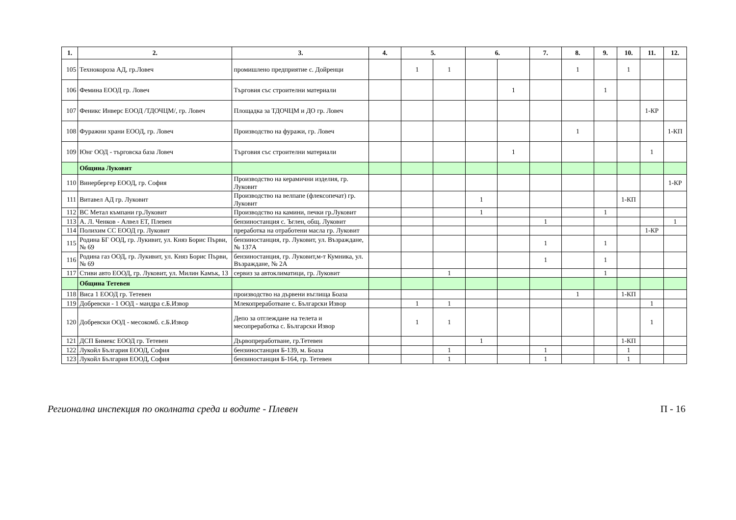| 1. | 2. | 3. | 4. | 5. | | 6. | | 7. | 8. | 9. | 10. | 11. | 12. |
| --- | --- | --- | --- | --- | --- | --- | --- | --- | --- | --- | --- | --- | --- |
| 105 | Технокороза АД, гр.Ловеч | промишлено предприятие с. Дойренци | | 1 | 1 | | | | 1 | | 1 | | |
| 106 | Фемина ЕООД гр. Ловеч | Търговия със строителни материали | | | | | 1 | | | 1 | | | |
| 107 | Феникс Инверс ЕООД /ТДОЧЦМ/, гр. Ловеч | Площадка за ТДОЧЦМ и ДО гр. Ловеч | | | | | | | | | | 1-КР | |
| 108 | Фуражни храни ЕООД, гр. Ловеч | Производство на фуражи, гр. Ловеч | | | | | | | 1 | | | | 1-КП |
| 109 | Юнг ООД - търговска база Ловеч | Търговия със строителни материали | | | | | 1 | | | | | 1 | |
| | Община Луковит | | | | | | | | | | | | |
| 110 | Винербергер ЕООД, гр. София | Производство на керамични изделия, гр. Луковит | | | | | | | | | | | 1-КР |
| 111 | Витавел АД гр. Луковит | Производство на велпапе (флексопечат) гр. Луковит | | | | 1 | | | | | 1-КП | | |
| 112 | ВС Метал къмпани гр.Луковит | Производство на камини, печки гр.Луковит | | | | 1 | | | | 1 | | | |
| 113 | А. Л. Ченков - Алвел ЕТ, Плевен | бензиностанция с. Ъглен, общ. Луковит | | | | | | 1 | | | | | 1 |
| 114 | Полихим СС ЕООД гр. Луковит | преработка на отработени масла гр. Луковит | | | | | | | | | | 1-КР | |
| 115 | Родина БГ ООД, гр. Лукивит, ул. Княз Борис Първи, № 69 | бензиностанция, гр. Луковит, ул. Възраждане, № 137А | | | | | | 1 | | 1 | | | |
| 116 | Родина газ ООД, гр. Лукивит, ул. Княз Борис Първи, № 69 | бензиностанция, гр. Луковит,м-т Кумника, ул. Възраждане, № 2А | | | | | | 1 | | 1 | | | |
| 117 | Стиви авто ЕООД, гр. Луковит, ул. Милин Камък, 13 | сервиз за автоклиматици, гр. Луковит | | | 1 | | | | | 1 | | | |
| | Община Тетевен | | | | | | | | | | | | |
| 118 | Виса 1 ЕООД гр. Тетевен | производство на дървени въглища Боаза | | | | | | | 1 | | 1-КП | | |
| 119 | Добревски - 1 ООД - мандра с.Б.Извор | Млекопреработване с. Български Извор | | 1 | 1 | | | | | | | 1 | |
| 120 | Добревски ООД - месокомб. с.Б.Извор | Депо за отглеждане на телета и месопреработка с. Български Извор | | 1 | 1 | | | | | | | 1 | |
| 121 | ДСП Бимекс ЕООД гр. Тетевен | Дървопреработване, гр.Тетевен | | | | 1 | | | | | 1-КП | | |
| 122 | Лукойл България ЕООД, София | бензиностанция Б-139, м. Боаза | | | 1 | | | 1 | | | 1 | | |
| 123 | Лукойл България ЕООД, София | бензиностанция Б-164, гр. Тетевен | | | 1 | | | 1 | | | 1 | | |
Регионална инспекция по околната среда и водите - Плевен П - 16